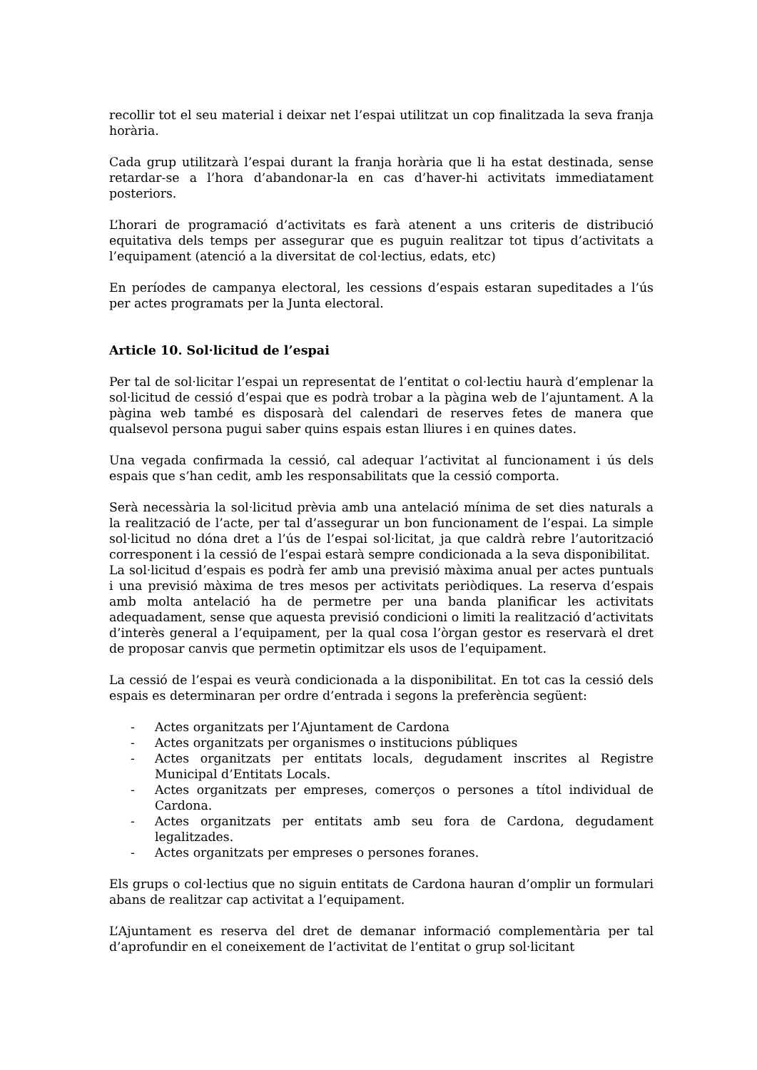recollir tot el seu material i deixar net l’espai utilitzat un cop finalitzada la seva franja horària.
Cada grup utilitzarà l’espai durant la franja horària que li ha estat destinada, sense retardar-se a l’hora d’abandonar-la en cas d’haver-hi activitats immediatament posteriors.
L’horari de programació d’activitats es farà atenent a uns criteris de distribució equitativa dels temps per assegurar que es puguin realitzar tot tipus d’activitats a l’equipament (atenció a la diversitat de col·lectius, edats, etc)
En períodes de campanya electoral, les cessions d’espais estaran supeditades a l’ús per actes programats per la Junta electoral.
Article 10. Sol·licitud de l’espai
Per tal de sol·licitar l’espai un representat de l’entitat o col·lectiu haurà d’emplenar la sol·licitud de cessió d’espai que es podrà trobar a la pàgina web de l’ajuntament. A la pàgina web també es disposarà del calendari de reserves fetes de manera que qualsevol persona pugui saber quins espais estan lliures i en quines dates.
Una vegada confirmada la cessió, cal adequar l’activitat al funcionament i ús dels espais que s’han cedit, amb les responsabilitats que la cessió comporta.
Serà necessària la sol·licitud prèvia amb una antelació mínima de set dies naturals a la realització de l’acte, per tal d’assegurar un bon funcionament de l’espai. La simple sol·licitud no dóna dret a l’ús de l’espai sol·licitat, ja que caldrà rebre l’autorització corresponent i la cessió de l’espai estarà sempre condicionada a la seva disponibilitat.
La sol·licitud d’espais es podrà fer amb una previsió màxima anual per actes puntuals i una previsió màxima de tres mesos per activitats periòdiques. La reserva d’espais amb molta antelació ha de permetre per una banda planificar les activitats adequadament, sense que aquesta previsió condicioni o limiti la realització d’activitats d’interès general a l’equipament, per la qual cosa l’òrgan gestor es reservarà el dret de proposar canvis que permetin optimitzar els usos de l’equipament.
La cessió de l’espai es veurà condicionada a la disponibilitat. En tot cas la cessió dels espais es determinaran per ordre d’entrada i segons la preferència següent:
- Actes organitzats per l’Ajuntament de Cardona
- Actes organitzats per organismes o institucions públiques
- Actes organitzats per entitats locals, degudament inscrites al Registre Municipal d’Entitats Locals.
- Actes organitzats per empreses, comerços o persones a títol individual de Cardona.
- Actes organitzats per entitats amb seu fora de Cardona, degudament legalitzades.
- Actes organitzats per empreses o persones foranes.
Els grups o col·lectius que no siguin entitats de Cardona hauran d’omplir un formulari abans de realitzar cap activitat a l’equipament.
L’Ajuntament es reserva del dret de demanar informació complementària per tal d’aprofundir en el coneixement de l’activitat de l’entitat o grup sol·licitant